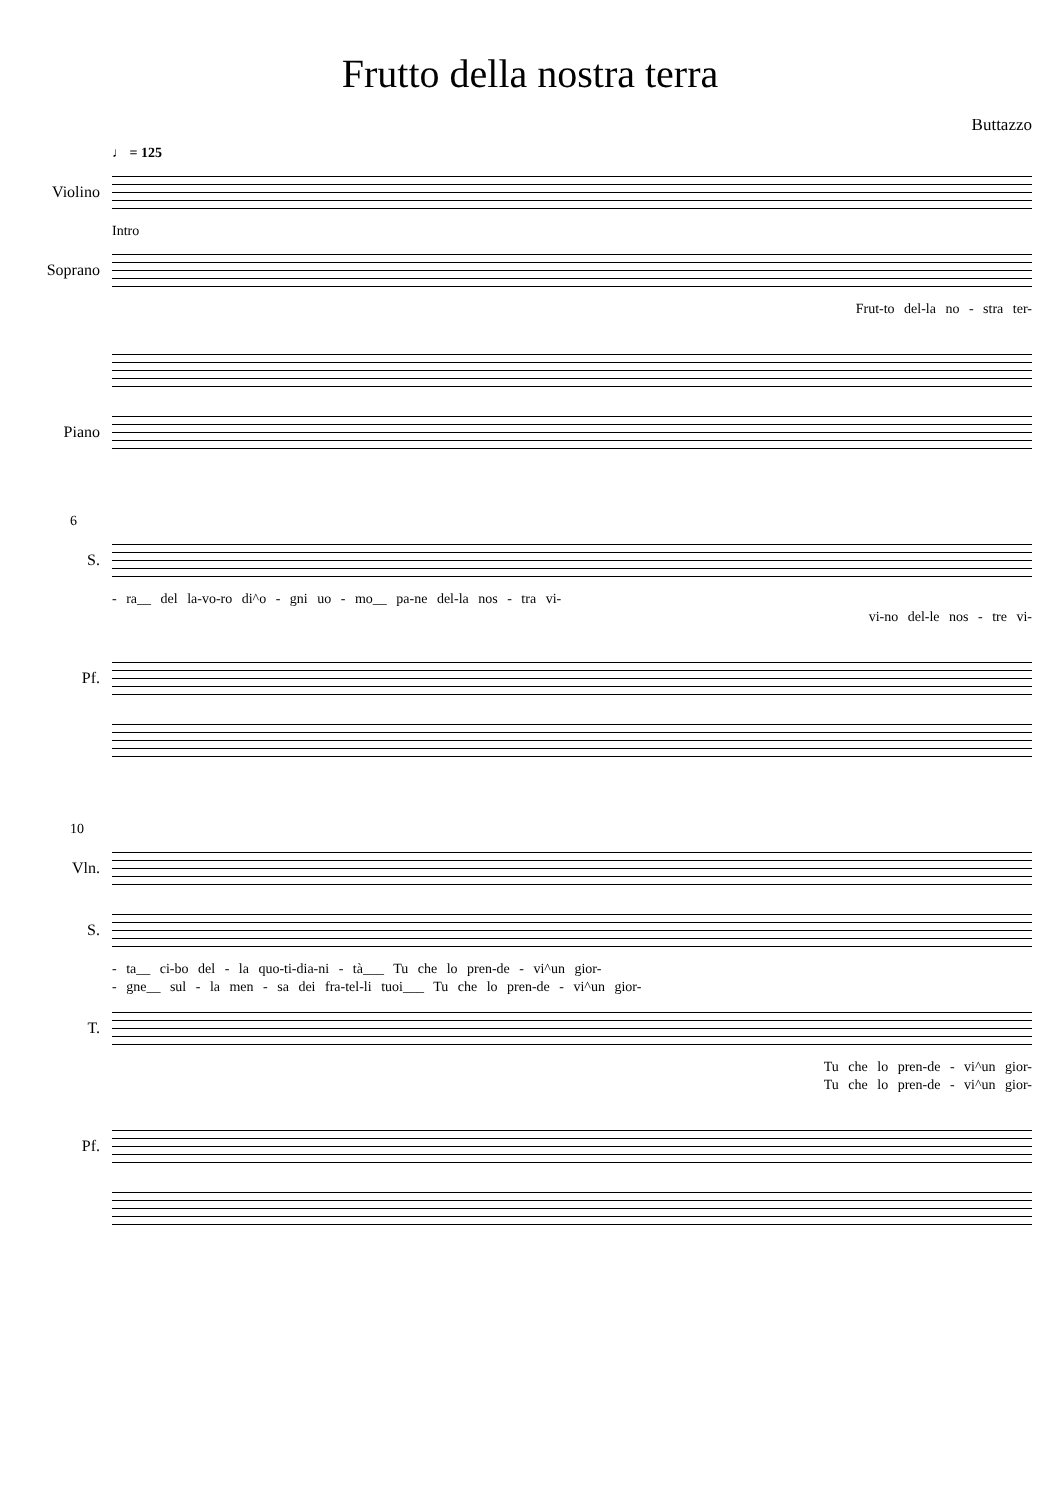Frutto della nostra terra
Buttazzo
♩ = 125
Violino
Intro
Soprano
Frut-to del-la no - stra ter-
Piano
6
S.
- ra__ del la-vo-ro di^o - gni uo - mo__ pa-ne del-la nos - tra vi-
vi-no del-le nos - tre vi-
Pf.
10
Vln.
S.
- ta__ ci-bo del - la quo-ti-dia-ni - tà___ Tu che lo pren-de - vi^un gior-
- gne__ sul - la men - sa dei fra-tel-li tuoi___ Tu che lo pren-de - vi^un gior-
T.
Tu che lo pren-de - vi^un gior-
Tu che lo pren-de - vi^un gior-
Pf.